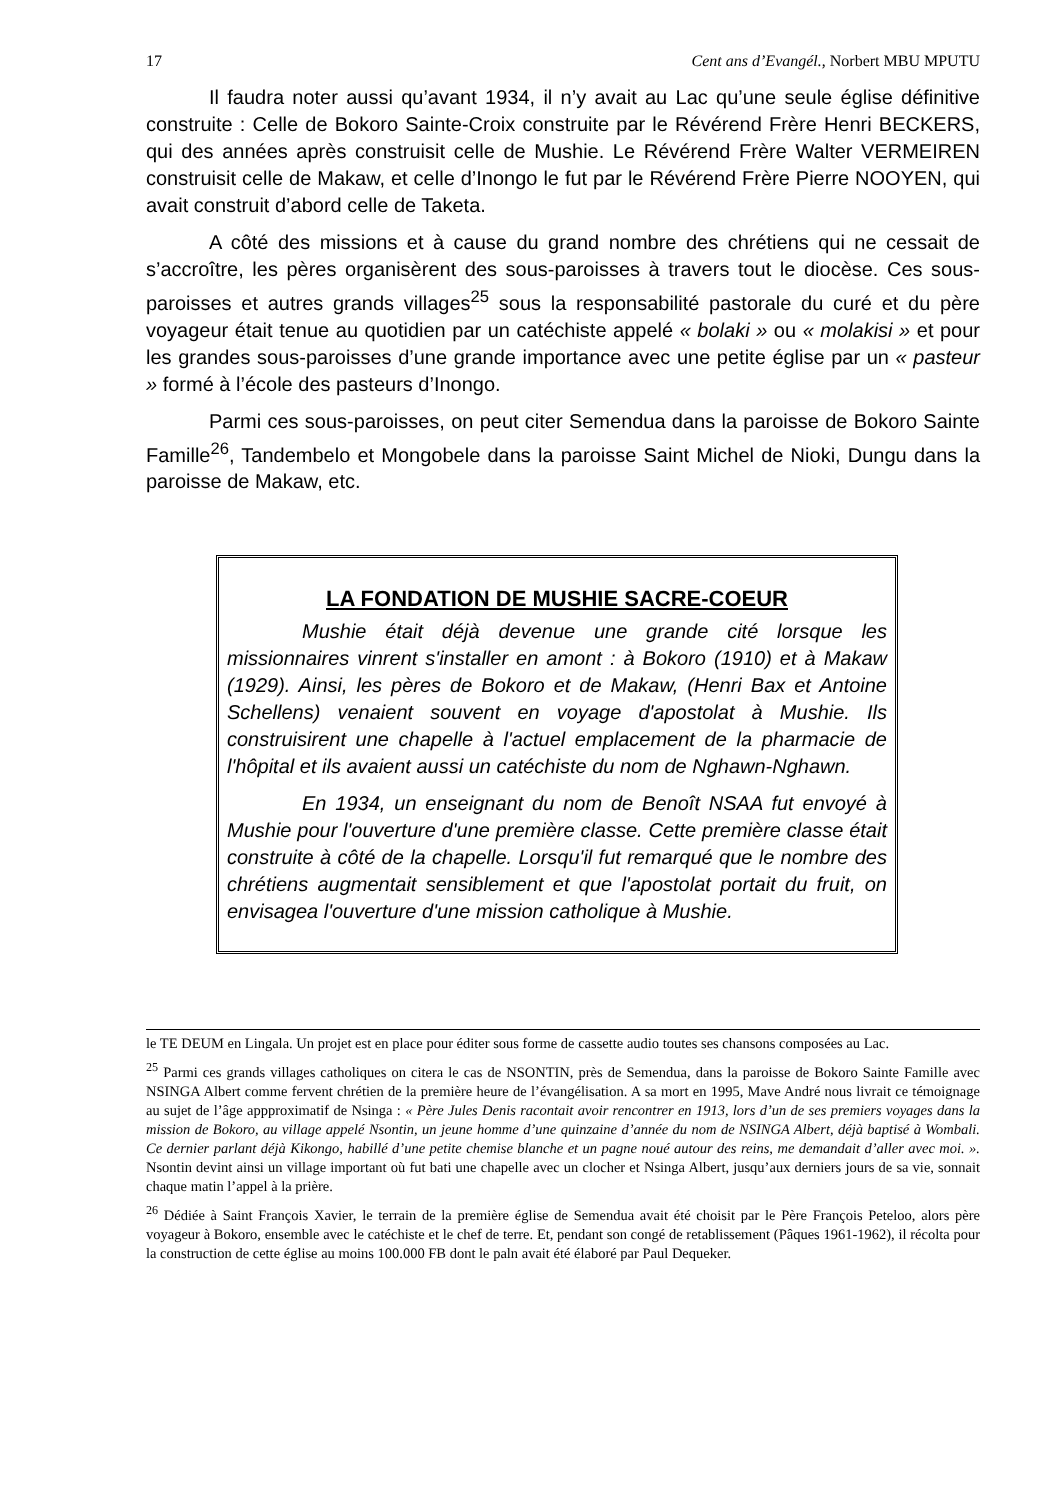17 Cent ans d’Evangél., Norbert MBU MPUTU
Il faudra noter aussi qu’avant 1934, il n’y avait au Lac qu’une seule église définitive construite : Celle de Bokoro Sainte-Croix construite par le Révérend Frère Henri BECKERS, qui des années après construisit celle de Mushie. Le Révérend Frère Walter VERMEIREN construisit celle de Makaw, et celle d’Inongo le fut par le Révérend Frère Pierre NOOYEN, qui avait construit d’abord celle de Taketa.
A côté des missions et à cause du grand nombre des chrétiens qui ne cessait de s’accroître, les pères organisèrent des sous-paroisses à travers tout le diocèse. Ces sous-paroisses et autres grands villages<sup>25</sup> sous la responsabilité pastorale du curé et du père voyageur était tenue au quotidien par un catéchiste appelé « bolaki » ou « molakisi » et pour les grandes sous-paroisses d’une grande importance avec une petite église par un « pasteur » formé à l’école des pasteurs d’Inongo.
Parmi ces sous-paroisses, on peut citer Semendua dans la paroisse de Bokoro Sainte Famille<sup>26</sup>, Tandembelo et Mongobele dans la paroisse Saint Michel de Nioki, Dungu dans la paroisse de Makaw, etc.
LA FONDATION DE MUSHIE SACRE-COEUR
Mushie était déjà devenue une grande cité lorsque les missionnaires vinrent s'installer en amont : à Bokoro (1910) et à Makaw (1929). Ainsi, les pères de Bokoro et de Makaw, (Henri Bax et Antoine Schellens) venaient souvent en voyage d'apostolat à Mushie. Ils construisirent une chapelle à l'actuel emplacement de la pharmacie de l'hôpital et ils avaient aussi un catéchiste du nom de Nghawn-Nghawn.
En 1934, un enseignant du nom de Benoît NSAA fut envoyé à Mushie pour l'ouverture d'une première classe. Cette première classe était construite à côté de la chapelle. Lorsqu'il fut remarqué que le nombre des chrétiens augmentait sensiblement et que l'apostolat portait du fruit, on envisagea l'ouverture d'une mission catholique à Mushie.
le TE DEUM en Lingala. Un projet est en place pour éditer sous forme de cassette audio toutes ses chansons composées au Lac.
<sup>25</sup> Parmi ces grands villages catholiques on citera le cas de NSONTIN, près de Semendua, dans la paroisse de Bokoro Sainte Famille avec NSINGA Albert comme fervent chrétien de la première heure de l’évangélisation. A sa mort en 1995, Mave André nous livrait ce témoignage au sujet de l’âge appproximatif de Nsinga : « Père Jules Denis racontait avoir rencontrer en 1913, lors d’un de ses premiers voyages dans la mission de Bokoro, au village appelé Nsontin, un jeune homme d’une quinzaine d’année du nom de NSINGA Albert, déjà baptisé à Wombali. Ce dernier parlant déjà Kikongo, habillé d’une petite chemise blanche et un pagne noué autour des reins, me demandait d’aller avec moi. ». Nsontin devint ainsi un village important où fut bati une chapelle avec un clocher et Nsinga Albert, jusqu’aux derniers jours de sa vie, sonnait chaque matin l’appel à la prière.
<sup>26</sup> Dédiée à Saint François Xavier, le terrain de la première église de Semendua avait été choisit par le Père François Peteloo, alors père voyageur à Bokoro, ensemble avec le catéchiste et le chef de terre. Et, pendant son congé de retablissement (Pâques 1961-1962), il récolta pour la construction de cette église au moins 100.000 FB dont le paln avait été élaboré par Paul Dequeker.